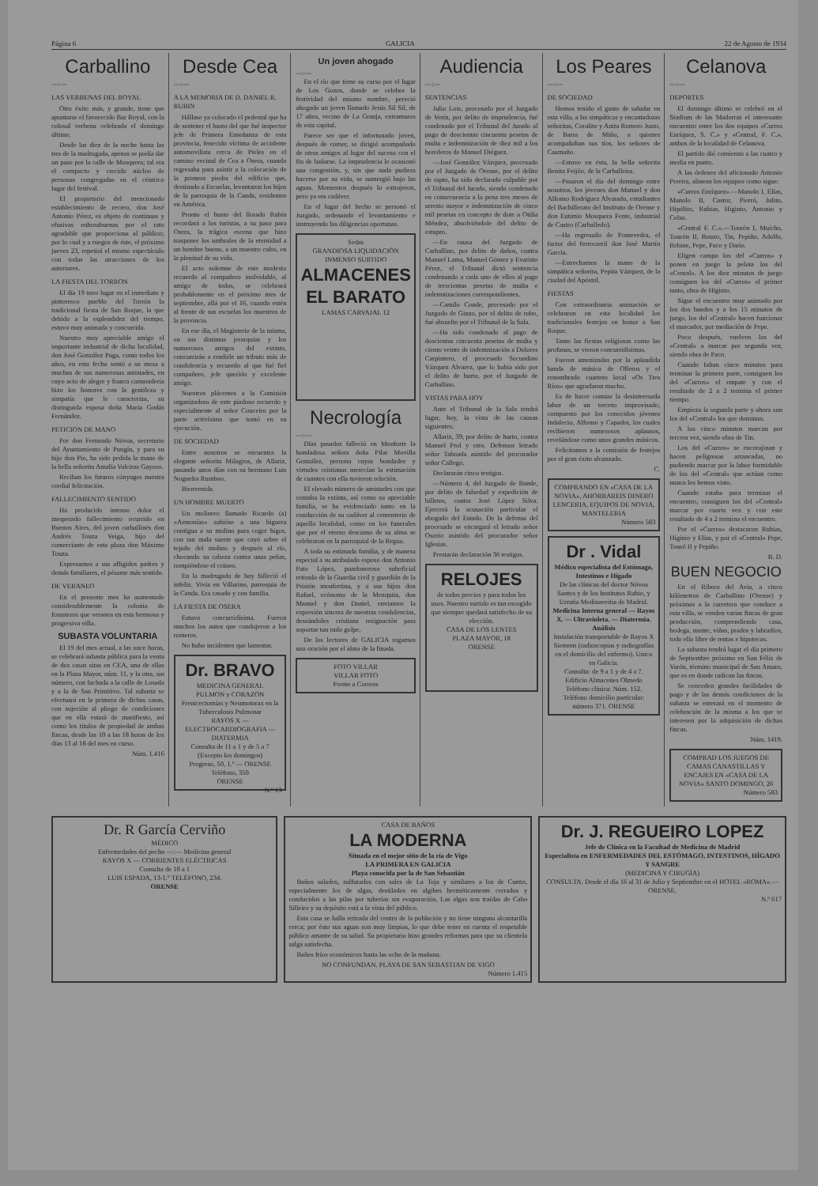Página 6 GALICIA 22 de Agosto de 1934
Carballino
—:—
LAS VERBENAS DEL ROYAL
Otro éxito más, y grande, tiene que apuntarse el favorecido Bar Royal, con la colosal verbena celebrada el domingo último.
Desde las diez de la noche hasta las tres de la madrugada, apenas se podía dar un paso por la calle de Mosquera; tal era el compacto y crecido núcleo de personas congregadas en el céntrico lugar del festival.
El propietario del mencionado establecimiento de recreo, don José Antonio Pérez, es objeto de continuas y efusivas enhorabuenas por el rato agradable que proporciona al público; por lo cual y a ruegos de éste, el próximo jueves 23, repetirá el mismo espectáculo con todas las atracciones de los anteriores.
LA FIESTA DEL TORRON
El día 19 tuvo lugar en el inmediato y pintoresco pueblo del Torrón la tradicional fiesta de San Roque, la que debido a la esplendidez del tiempo, estuvo muy animada y concurrida.
Nuestro muy apreciable amigo el importante industrial de dicha localidad, don José González Puga, como todos los años, en esta fecha sentó a su mesa a muchas de sus numerosas amistades, en cuyo acto de alegre y franca camaradería hizo los honores con la gentileza y simpatía que le caracteriza, su distinguida esposa doña María Godás Fernández.
PETICION DE MANO
Por don Fernando Nóvoa, secretario del Ayuntamiento de Pungín, y para su hijo don Pío, ha sido pedida la mano de la bella señorita Amalia Valeiras Gayoso.
Reciban los futuros cónyuges nuestra cordial felicitación.
FALLECIMIENTO SENTIDO
Ha producido intenso dolor el inesperado fallecimiento ocurrido en Buenos Aires, del joven carballinés don Andrés Touza Veiga, hijo del comerciante de esta plaza don Máximo Touza.
Expresamos a sus afligidos padres y demás familiares, el pésame más sentido.
DE VERANEO
En el presente mes ha aumentado considerablemente la colonia de forasteros que veranea en esta hermosa y progresiva villa.
SUBASTA VOLUNTARIA
El 19 del mes actual, a las once horas, se celebrará subasta pública para la venta de dos casas sitas en CEA, una de ellas en la Plaza Mayor, núm. 11, y la otra, sin número, con fachada a la calle de Losada y a la de San Primitivo. Tal subasta se efectuará en la primera de dichas casas, con sujeción al pliego de condiciones que en ella estará de manifiesto, así como los títulos de propiedad de ambas fincas, desde las 10 a las 18 horas de los días 13 al 18 del mes en curso.
Núm. 1.416
Desde Cea
—:—
A LA MEMORIA DE D. DANIEL R. RUBIN
Hállase ya colocado el pedestal que ha de sostener el busto del que fué inspector jefe de Primera Enseñanza de esta provincia, fenecido víctima de accidente automovilista cerca de Pieles en el camino vecinal de Cea a Osera, cuando regresaba para asistir a la colocación de la primera piedra del edificio que, destinado a Escuelas, levantaron los hijos de la parroquia de la Canda, residentes en América.
Pronto el busto del llorado Rubín recordará a los turistas, a su paso para Osera, la trágica escena que hizo trasponer los umbrales de la eternidad a un hombre bueno, a un maestro culto, en la plenitud de su vida.
El acto solemne de este modesto recuerdo al compañero inolvidable, al amigo de todos, se celebrará probablemente en el próximo mes de septiembre, allá por el 16, cuando estén al frente de sus escuelas los maestros de la provincia.
En ese día, el Magisterio de la misma, en sus distintas jerarquías y los numerosos amigos del extinto, concurrirán a rendirle un tributo más de condolencia y recuerdo al que fué fiel compañero, jefe querido y excelente amigo.
Nuestros plácemes a la Comisión organizadora de este piadoso recuerdo y especialmente al señor Couceiro por la parte activísima que tomó en su ejecución.
DE SOCIEDAD
Entre nosotros se encuentra la elegante señorita Milagros, de Allariz, pasando unos días con su hermano Luis Noguelra Rumbao.
Bienvenida.
UN HOMBRE MUERTO
Un molinero llamado Ricardo (a) «Armonías» subióse a una higuera contigua a su molino para coger higos, con tan mala suerte que cayó sobre el tejado del molino y después al río, chocando su cabeza contra unas peñas, rompiéndose el cráneo.
En la madrugada de hoy falleció el infeliz. Vivía en Villarino, parroquia de la Canda. Era casado y con familia.
LA FIESTA DE OSERA
Estuvo concurridísima. Fueron muchos los autos que condujeron a los romeros.
No hubo incidentes que lamentar.
Dr. BRAVO
MEDICINA GENERAL
PULMON y CORAZON
Frenicectomías y Neumotorax en la Tuberculosis Pulmonar
RAYOS X — ELECTROCARDIOGRAFIA — DIATERMIA
Consulta de 11 a 1 y de 5 a 7 (Excepto los domingos)
Progreso, 50, 1.º — ORENSE
Teléfono, 350
ORENSE
N.º 13
Un joven ahogado
—:—
En el río que tiene su curso por el lugar de Los Gozos, donde se celebra la festividad del mismo nombre, pereció ahogado un joven llamado Jesús Sil Sil, de 17 años, vecino de La Granja, extramuros de esta capital.
Parece ser que el infortunado joven, después de comer, se dirigió acompañado de otros amigos al lugar del suceso con el fin de bañarse. La imprudencia le ocasionó una congestión, y, sin que nada pudiera hacerse por su vida, se sumergió bajo las aguas. Momentos después lo extrajeron, pero ya era cadáver.
En el lugar del hecho se personó el Juzgado, ordenando el levantamiento e instruyendo las diligencias oportunas.
Sedas
GRANDIOSA LIQUIDACIÓN
INMENSO SURTIDO
ALMACENES EL BARATO
LAMAS CARVAJAL 12
Necrología
—:—
Días pasados falleció en Monforte la bondadosa señora doña Pilar Movilla González, persona cuyas bondades y virtudes cristianas merecían la estimación de cuantos con ella tuvieron relación.
El elevado número de amistades con que contaba la extinta, así como su apreciable familia, se ha evidenciado tanto en la conducción de su cadáver al cementerio de aquella localidad, como en los funerales que por el eterno descanso de su alma se celebraron en la parroquial de la Regua.
A toda su estimada familia, y de manera especial a su atribulado esposo don Antonio Pato López, pundonoroso suboficial retirado de la Guardia civil y guardián de la Prisión monfortina, y a sus hijos don Rafael, ecónomo de la Mezquita, don Manuel y don Daniel, enviamos la expresión sincera de nuestras condolencias, deseándoles cristiana resignación para soportar tan rudo golpe.
De los lectores de GALICIA rogamos una oración por el alma de la finada.
FOTO VILLAR
VILLAR FOTO
Frente a Correos
Audiencia
—:—
SENTENCIAS
Julio Lois, procesado por el Juzgado de Verín, por delito de imprudencia, fué condenado por el Tribunal del Jurado al pago de doscientas cincuenta pesetas de multa e indemnización de diez mil a los herederos de Manuel Diéguez.
—José González Vázquez, procesado por el Juzgado de Orense, por el delito de rapto, ha sido declarado culpable por el Tribunal del Jurado, siendo condenado en consecuencia a la pena tres meses de arresto mayor e indemnización de cinco mil pesetas en concepto de dote a Otilia Méndez, absolviéndole del delito de estupro.
—En causa del Juzgado de Carballino, por delito de daños, contra Manuel Lama, Manuel Gómez y Evaristo Pérez, el Tribunal dictó sentencia condenando a cada uno de ellos al pago de trescientas pesetas de multa e indemnizaciones correspondientes.
—Camilo Conde, procesado por el Juzgado de Ginzo, por el delito de robo, fué absuelto por el Tribunal de la Sala.
—Ha sido condenado al pago de doscientas cincuenta pesetas de multa y ciento veinte de indemnización a Dolores Carpintero, el procesado Secundino Vázquez Alvarez, que lo había sido por el delito de hurto, por el Juzgado de Carballino.
VISTAS PARA HOY
Ante el Tribunal de la Sala tendrá lugar, hoy, la vista de las causas siguientes:
Allariz, 39, por delito de hurto, contra Manuel Prol y otro. Defensor letrado señor Taboada asistido del procurador señor Callego.
Declararán cinco testigos.
—Número 4, del Juzgado de Bande, por delito de falsedad y expedición de billetes, contra José López Silva. Ejercerá la acusación particular el abogado del Estado. De la defensa del procesado se encargará el letrado señor Osorio asistido del procurador señor Iglesias.
Prestarán declaración 36 testigos.
RELOJES
de todos precios y para todos los usos. Nuestro surtido es tan escogido que siempre quedará satisfecho de su elección.
CASA DE LOS LENTES
PLAZA MAYOR, 18
ORENSE
Los Peares
—:—
DE SOCIEDAD
Hemos tenido el gusto de saludar en esta villa, a las simpáticas y encantadoras señoritas, Coralito y Anita Romero Justo, de Barra de Miño, a quienes acompañaban sus tíos, los señores de Caamaño.
—Estuvo en ésta, la bella señorita Benita Feijóo, de la Carballeira.
—Pasaron el día del domingo entre nosotros, los jóvenes don Manuel y don Alfonso Rodríguez Alvarado, estudiantes del Bachillerato del Instituto de Orense y don Eutimio Mosquera Fente, industrial de Castro (Carballedo).
—Ha regresado de Pontevedra, el factor del ferrocarril don José Martín García.
—Estrechamos la mano de la simpática señorita, Pepita Vázquez, de la ciudad del Apóstol.
FIESTAS
Con extraordinaria animación se celebraron en esta localidad los tradicionales festejos en honor a San Roque.
Tanto las fiestas religiosas como las profanas, se vieron concurridísimas.
Fueron amenizadas por la aplaudida banda de música de Olleros y el renombrado cuarteto local «Os Tres Ríos» que agradaron mucho.
Es de hacer constar la desinteresada labor de un terceto improvisado, compuesto por los conocidos jóvenes Indalecio, Alfonso y Capador, los cuales recibieron numerosos aplausos, revelándose como unos grandes músicos.
Felicitamos a la comisión de festejos por el gran éxito alcanzado.
C.
COMPRANDO EN «CASA DE LA NOVIA», AHORRAREIS DINERO
LENCERIA, EQUIPOS DE NOVIA, MANTELERIA
Número 583
Dr . Vidal
Médico especialista del Estómago, Intestinos e Hígado
De las clínicas del doctor Nóvoa Santos y de los Institutos Rubio, y Urrutia Medinaveitia de Madrid.
Medicina Interna general — Rayos X. — Ultravioleta. — Diatermia. Análisis
Instalación transportable de Rayos X Siemens (radioscopias y radiografías en el domicilio del enfermo). Unico en Galicia.
Consulta: de 9 a 1 y de 4 a 7.
Edificio Almacenes Olmedo
Teléfono clínica: Núm. 152.
Teléfono domicilio particular: número 371. ORENSE
Celanova
—:—
DEPORTES
El domingo último se celebró en el Stadium de las Madorras el interesante encuentro entre los dos equipos «Curros Enríquez, S. C.» y «Central, F. C.», ambos de la localidad de Celanova.
El partido dió comienzo a las cuatro y media en punto.
A las órdenes del aficionado Antonio Pereira, alinean los equipos como sigue:
«Curros Enríquez».—Manolo I, Elías, Manolo II, Castor, Pierró, Julito, Hipólito, Rubias, Higinio, Antonio y Celso.
«Central F. C.».—Tourón I, Muícho, Tourón II, Bouzo, Tin, Pepiño, Adolfo, Rebine, Pepe, Paco y Darío.
Eligen campo los del «Curros» y ponen en juego la pelota los del «Cenral». A los diez minutos de juego consiguen los del «Curros» el primer tanto, obra de Higinio.
Sigue el encuentro muy animado por los dos bandos y a los 15 minutos de juego, los del «Central» hacen funcionar el marcador, por mediación de Pepe.
Poco después, vuelven los del «Central» a marcar por segunda vez, siendo obra de Paco.
Cuando faltan cinco minutos para terminar la primera parte, consiguen los del «Curros» el empate y con el resultado de 2 a 2 termina el primer tiempo.
Empieza la segunda parte y ahora son los del «Central» los que dominan.
A los cinco minutos marcan por tercera vez, siendo obra de Tin.
Los del «Curros» se encorajinan y hacen peligrosas arrancadas, no pudiendo marcar por la labor formidable de los del «Central» que actúan como nunca los hemos visto.
Cuando estaba para terminar el encuentro, consiguen los del «Central» marcar por cuarta vez y con este resultado de 4 a 2 termina el encuentro.
Por el «Curros» destacaron Rubias, Higinio y Elías, y por el «Central» Pepe, Touró II y Pepiño.
B. D.
BUEN NEGOCIO
En el Ribero del Avia, a cinco kilómetros de Carballino (Orense) y próximas a la carretera que conduce a esta villa, se venden varias fincas de gran producción, comprendiendo casa, bodega, monte, viñas, prados y labradíos, todo ello libre de rentas e hipotecas.
La subasta tendrá lugar el día primero de Septiembre próximo en San Félix de Varón, término municipal de San Amaro, que es en donde radican las fincas.
Se conceden grandes facilidades de pago y de las demás condiciones de la subasta se enterará en el momento de celebración de la misma a los que se interesen por la adquisición de dichas fincas.
Núm. 1419.
COMPRAD LOS JUEGOS DE CAMAS CANASTILLAS Y ENCAJES EN «CASA DE LA NOVIA» SANTO DOMINGO, 26
Número 583
Dr. R García Cerviño
MÉDICO
Enfermedades del pecho —:— Medicina general
RAYOS X — CORRIENTES ELÉCTRICAS
Consulta de 10 a 1
LUIS ESPADA, 13-1.º TELÉFONO, 234.
ORENSE
CASA DE BAÑOS
LA MODERNA
Situada en el mejor sitio de la ría de Vigo
LA PRIMERA EN GALICIA
Playa conocida por la de San Sebastián
Baños salados, sulfurados con sales de La Toja y similares a los de Cuntis, especialmente los de algas, destilados en algibes herméticamente cerrados y conducidos a las pilas por tuberías sin evaporación. Las algas son traídas de Cabo Silleiro y su depósito está a la vista del público.
Esta casa se halla retirada del centro de la población y no tiene ninguna alcantarilla cerca; por ésto sus aguas son muy limpias, lo que debe tener en cuenta el respetable público amante de su salud. Su propietario hizo grandes reformas para que su clientela salga satisfecha.
Baños fríos económicos hasta las ocho de la mañana.
NO CONFUNDAN. PLAYA DE SAN SEBASTIAN DE VIGO
Número 1.415
Dr. J. REGUEIRO LOPEZ
Jefe de Clínica en la Facultad de Medicina de Madrid
Especialista en ENFERMEDADES DEL ESTÓMAGO, INTESTINOS, HÍGADO Y SANGRE
(MEDICINA Y CIRUGÍA)
CONSULTA: Desde el día 16 al 31 de Julio y Septiembre en el HOTEL «ROMA».—ORENSE.
N.º 617